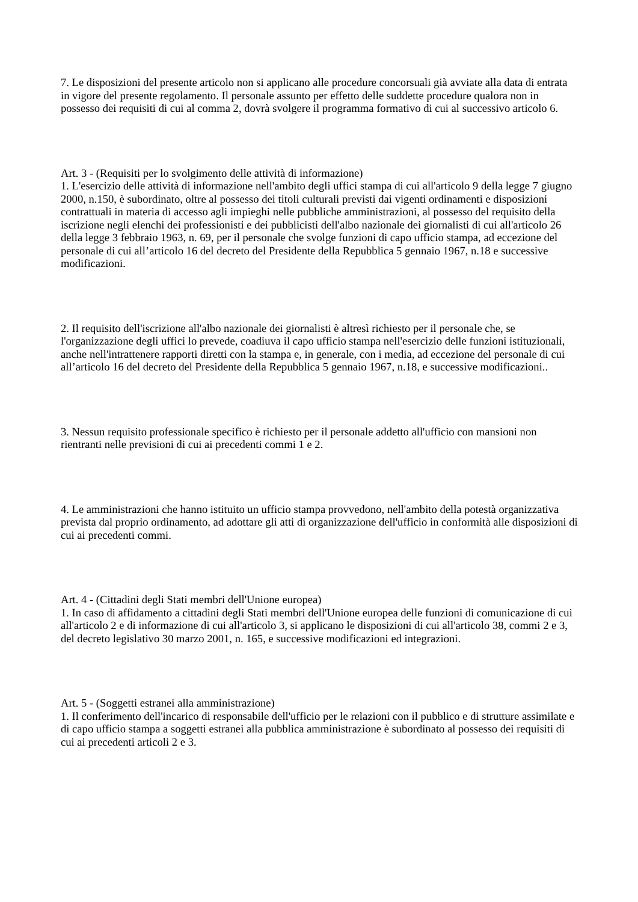7. Le disposizioni del presente articolo non si applicano alle procedure concorsuali già avviate alla data di entrata in vigore del presente regolamento. Il personale assunto per effetto delle suddette procedure qualora non in possesso dei requisiti di cui al comma 2, dovrà svolgere il programma formativo di cui al successivo articolo 6.
Art. 3 - (Requisiti per lo svolgimento delle attività di informazione)
1. L'esercizio delle attività di informazione nell'ambito degli uffici stampa di cui all'articolo 9 della legge 7 giugno 2000, n.150, è subordinato, oltre al possesso dei titoli culturali previsti dai vigenti ordinamenti e disposizioni contrattuali in materia di accesso agli impieghi nelle pubbliche amministrazioni, al possesso del requisito della iscrizione negli elenchi dei professionisti e dei pubblicisti dell'albo nazionale dei giornalisti di cui all'articolo 26 della legge 3 febbraio 1963, n. 69, per il personale che svolge funzioni di capo ufficio stampa, ad eccezione del personale di cui all’articolo 16 del decreto del Presidente della Repubblica 5 gennaio 1967, n.18 e successive modificazioni.
2. Il requisito dell'iscrizione all'albo nazionale dei giornalisti è altresì richiesto per il personale che, se l'organizzazione degli uffici lo prevede, coadiuva il capo ufficio stampa nell'esercizio delle funzioni istituzionali, anche nell'intrattenere rapporti diretti con la stampa e, in generale, con i media, ad eccezione del personale di cui all’articolo 16 del decreto del Presidente della Repubblica 5 gennaio 1967, n.18, e successive modificazioni..
3. Nessun requisito professionale specifico è richiesto per il personale addetto all'ufficio con mansioni non rientranti nelle previsioni di cui ai precedenti commi 1 e 2.
4. Le amministrazioni che hanno istituito un ufficio stampa provvedono, nell'ambito della potestà organizzativa prevista dal proprio ordinamento, ad adottare gli atti di organizzazione dell'ufficio in conformità alle disposizioni di cui ai precedenti commi.
Art. 4 - (Cittadini degli Stati membri dell'Unione europea)
1. In caso di affidamento a cittadini degli Stati membri dell'Unione europea delle funzioni di comunicazione di cui all'articolo 2 e di informazione di cui all'articolo 3, si applicano le disposizioni di cui all'articolo 38, commi 2 e 3, del decreto legislativo 30 marzo 2001, n. 165, e successive modificazioni ed integrazioni.
Art. 5 - (Soggetti estranei alla amministrazione)
1. Il conferimento dell'incarico di responsabile dell'ufficio per le relazioni con il pubblico e di strutture assimilate e di capo ufficio stampa a soggetti estranei alla pubblica amministrazione è subordinato al possesso dei requisiti di cui ai precedenti articoli 2 e 3.